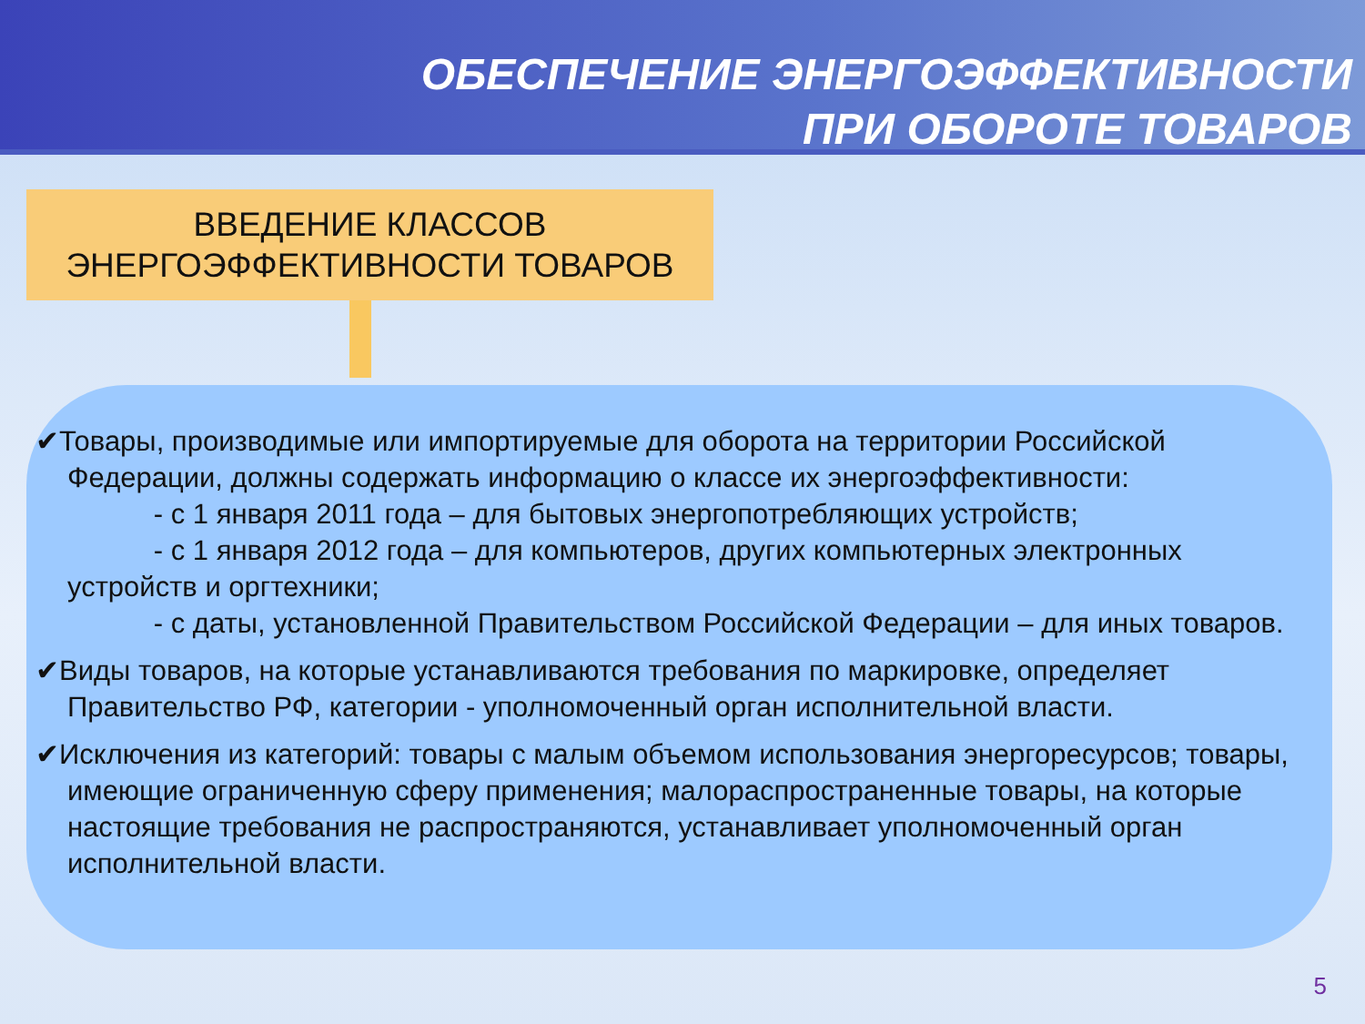ОБЕСПЕЧЕНИЕ ЭНЕРГОЭФФЕКТИВНОСТИ
ПРИ ОБОРОТЕ ТОВАРОВ
ВВЕДЕНИЕ КЛАССОВ
ЭНЕРГОЭФФЕКТИВНОСТИ ТОВАРОВ
✔Товары, производимые или импортируемые для оборота на территории Российской Федерации, должны содержать информацию о классе их энергоэффективности:
- с 1 января 2011 года – для бытовых энергопотребляющих устройств;
- с 1 января 2012 года – для компьютеров, других компьютерных электронных устройств и оргтехники;
- с даты, установленной Правительством Российской Федерации – для иных товаров.
✔Виды товаров, на которые устанавливаются требования по маркировке, определяет Правительство РФ, категории - уполномоченный орган исполнительной власти.
✔Исключения из категорий: товары с малым объемом использования энергоресурсов; товары, имеющие ограниченную сферу применения; малораспространенные товары, на которые настоящие требования не распространяются, устанавливает уполномоченный орган исполнительной власти.
5